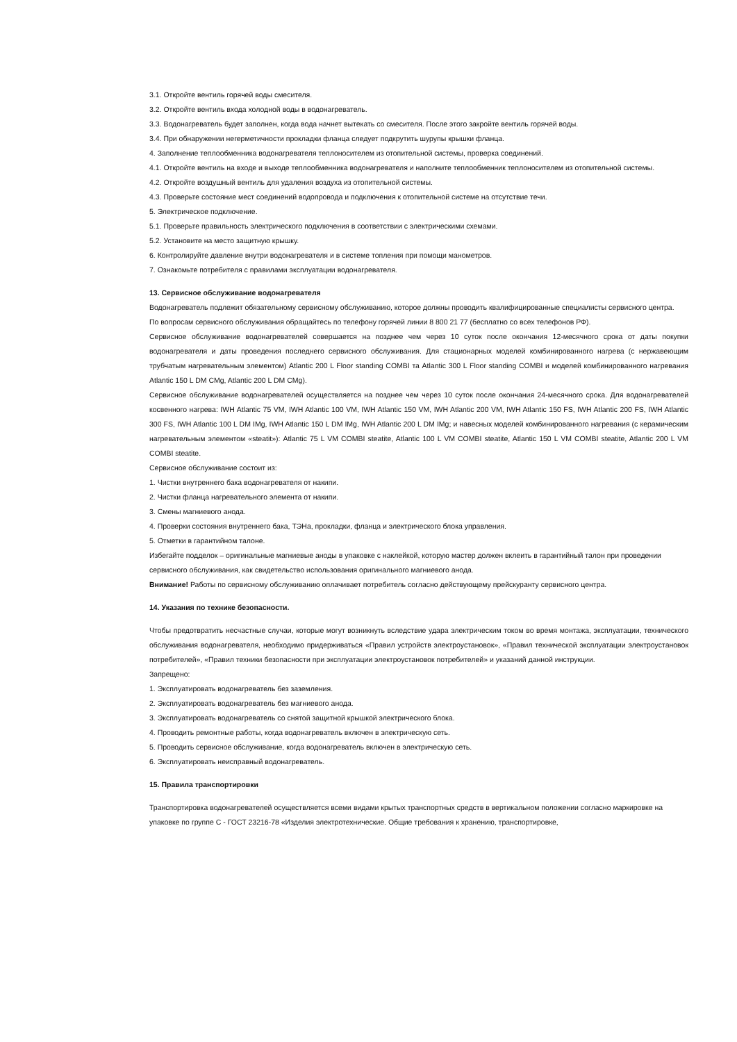3.1. Откройте вентиль горячей воды смесителя.
3.2. Откройте вентиль входа холодной воды в водонагреватель.
3.3. Водонагреватель будет заполнен, когда вода начнет вытекать со смесителя. После этого закройте вентиль горячей воды.
3.4. При обнаружении негерметичности прокладки фланца следует подкрутить шурупы крышки фланца.
4. Заполнение теплообменника водонагревателя теплоносителем из отопительной системы, проверка соединений.
4.1. Откройте вентиль на входе и выходе теплообменника водонагревателя и наполните теплообменник теплоносителем из отопительной системы.
4.2. Откройте воздушный вентиль для удаления воздуха из отопительной системы.
4.3. Проверьте состояние мест соединений водопровода и подключения к отопительной системе на отсутствие течи.
5. Электрическое подключение.
5.1. Проверьте правильность электрического подключения в соответствии с электрическими схемами.
5.2. Установите на место защитную крышку.
6. Контролируйте давление внутри водонагревателя и в системе топления при помощи манометров.
7. Ознакомьте потребителя с правилами эксплуатации водонагревателя.
13. Сервисное обслуживание водонагревателя
Водонагреватель подлежит обязательному сервисному обслуживанию, которое должны проводить квалифицированные специалисты сервисного центра.
По вопросам сервисного обслуживания обращайтесь по телефону горячей линии 8 800 21 77 (бесплатно со всех телефонов РФ).
Сервисное обслуживание водонагревателей совершается на позднее чем через 10 суток после окончания 12-месячного срока от даты покупки водонагревателя и даты проведения последнего сервисного обслуживания. Для стационарных моделей комбинированного нагрева (с нержавеющим трубчатым нагревательным элементом) Atlantic 200 L Floor standing COMBI та Atlantic 300 L Floor standing COMBI и моделей комбинированного нагревания Atlantic 150 L DM CMg, Atlantic 200 L DM CMg).
Сервисное обслуживание водонагревателей осуществляется на позднее чем через 10 суток после окончания 24-месячного срока. Для водонагревателей косвенного нагрева: IWH Atlantic 75 VM, IWH Atlantic 100 VM, IWH Atlantic 150 VM, IWH Atlantic 200 VM, IWH Atlantic 150 FS, IWH Atlantic 200 FS, IWH Atlantic 300 FS, IWH Atlantic 100 L DM IMg, IWH Atlantic 150 L DM IMg, IWH Atlantic 200 L DM IMg; и навесных моделей комбинированного нагревания (с керамическим нагревательным элементом «steatit»): Atlantic 75 L VM COMBI steatite, Atlantic 100 L VM COMBI steatite, Atlantic 150 L VM COMBI steatite, Atlantic 200 L VM COMBI steatite.
Сервисное обслуживание состоит из:
1. Чистки внутреннего бака водонагревателя от накипи.
2. Чистки фланца нагревательного элемента от накипи.
3. Смены магниевого анода.
4. Проверки состояния внутреннего бака, ТЭНа, прокладки, фланца и электрического блока управления.
5. Отметки в гарантийном талоне.
Избегайте подделок – оригинальные магниевые аноды в упаковке с наклейкой, которую мастер должен вклеить в гарантийный талон при проведении сервисного обслуживания, как свидетельство использования оригинального магниевого анода.
Внимание! Работы по сервисному обслуживанию оплачивает потребитель согласно действующему прейскуранту сервисного центра.
14. Указания по технике безопасности.
Чтобы предотвратить несчастные случаи, которые могут возникнуть вследствие удара электрическим током во время монтажа, эксплуатации, технического обслуживания водонагревателя, необходимо придерживаться «Правил устройств электроустановок», «Правил технической эксплуатации электроустановок потребителей», «Правил техники безопасности при эксплуатации электроустановок потребителей» и указаний данной инструкции.
Запрещено:
1. Эксплуатировать водонагреватель без заземления.
2. Эксплуатировать водонагреватель без магниевого анода.
3. Эксплуатировать водонагреватель со снятой защитной крышкой электрического блока.
4. Проводить ремонтные работы, когда водонагреватель включен в электрическую сеть.
5. Проводить сервисное обслуживание, когда водонагреватель включен в электрическую сеть.
6. Эксплуатировать неисправный водонагреватель.
15. Правила транспортировки
Транспортировка водонагревателей осуществляется всеми видами крытых транспортных средств в вертикальном положении согласно маркировке на упаковке по группе С - ГОСТ 23216-78 «Изделия электротехнические. Общие требования к хранению, транспортировке,